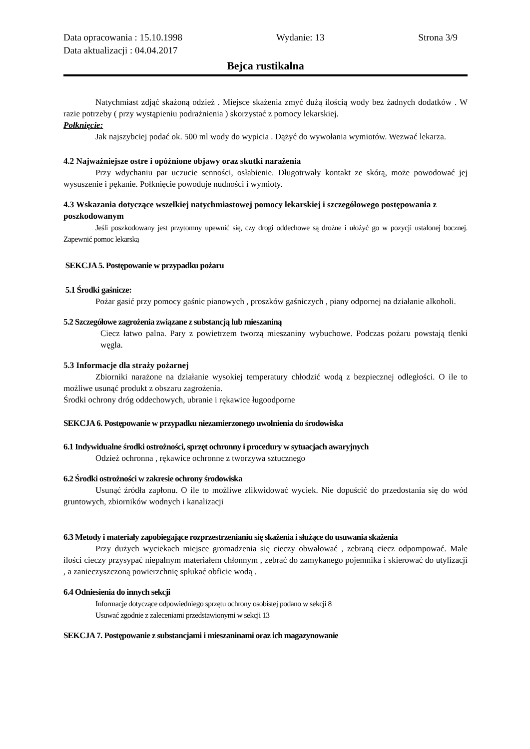Data opracowania : 15.10.1998 Wydanie: 13 Strona 3/9
Data aktualizacji : 04.04.2017
Bejca rustikalna
Natychmiast zdjąć skażoną odzież . Miejsce skażenia zmyć dużą ilością wody bez żadnych dodatków . W razie potrzeby ( przy wystąpieniu podrażnienia ) skorzystać z pomocy lekarskiej.
Połknięcie:
Jak najszybciej podać ok. 500 ml wody do wypicia . Dążyć do wywołania wymiotów. Wezwać lekarza.
4.2 Najważniejsze ostre i opóźnione objawy oraz skutki narażenia
Przy wdychaniu par uczucie senności, osłabienie. Długotrwały kontakt ze skórą, może powodować jej wysuszenie i pękanie. Połknięcie powoduje nudności i wymioty.
4.3 Wskazania dotyczące wszelkiej natychmiastowej pomocy lekarskiej i szczegółowego postępowania z poszkodowanym
Jeśli poszkodowany jest przytomny upewnić się, czy drogi oddechowe są drożne i ułożyć go w pozycji ustalonej bocznej. Zapewnić pomoc lekarską
SEKCJA 5. Postępowanie w przypadku pożaru
5.1 Środki gaśnicze:
Pożar gasić przy pomocy gaśnic pianowych , proszków gaśniczych , piany odpornej na działanie alkoholi.
5.2 Szczegółowe zagrożenia związane z substancją lub mieszaniną
Ciecz łatwo palna. Pary z powietrzem tworzą mieszaniny wybuchowe. Podczas pożaru powstają tlenki węgla.
5.3 Informacje dla straży pożarnej
Zbiorniki narażone na działanie wysokiej temperatury chłodzić wodą z bezpiecznej odległości. O ile to możliwe usunąć produkt z obszaru zagrożenia.
Środki ochrony dróg oddechowych, ubranie i rękawice ługoodporne
SEKCJA 6. Postępowanie w przypadku niezamierzonego uwolnienia do środowiska
6.1 Indywidualne środki ostrożności, sprzęt ochronny i procedury w sytuacjach awaryjnych
Odzież ochronna , rękawice ochronne z tworzywa sztucznego
6.2 Środki ostrożności w zakresie ochrony środowiska
Usunąć źródła zapłonu. O ile to możliwe zlikwidować wyciek. Nie dopuścić do przedostania się do wód gruntowych, zbiorników wodnych i kanalizacji
6.3 Metody i materiały zapobiegające rozprzestrzenianiu się skażenia i służące do usuwania skażenia
Przy dużych wyciekach miejsce gromadzenia się cieczy obwałować , zebraną ciecz odpompować. Małe ilości cieczy przysypać niepalnym materiałem chłonnym , zebrać do zamykanego pojemnika i skierować do utylizacji , a zanieczyszczoną powierzchnię spłukać obficie wodą .
6.4 Odniesienia do innych sekcji
Informacje dotyczące odpowiedniego sprzętu ochrony osobistej podano w sekcji 8
Usuwać zgodnie z zaleceniami przedstawionymi w sekcji 13
SEKCJA 7. Postępowanie z substancjami i mieszaninami oraz ich magazynowanie